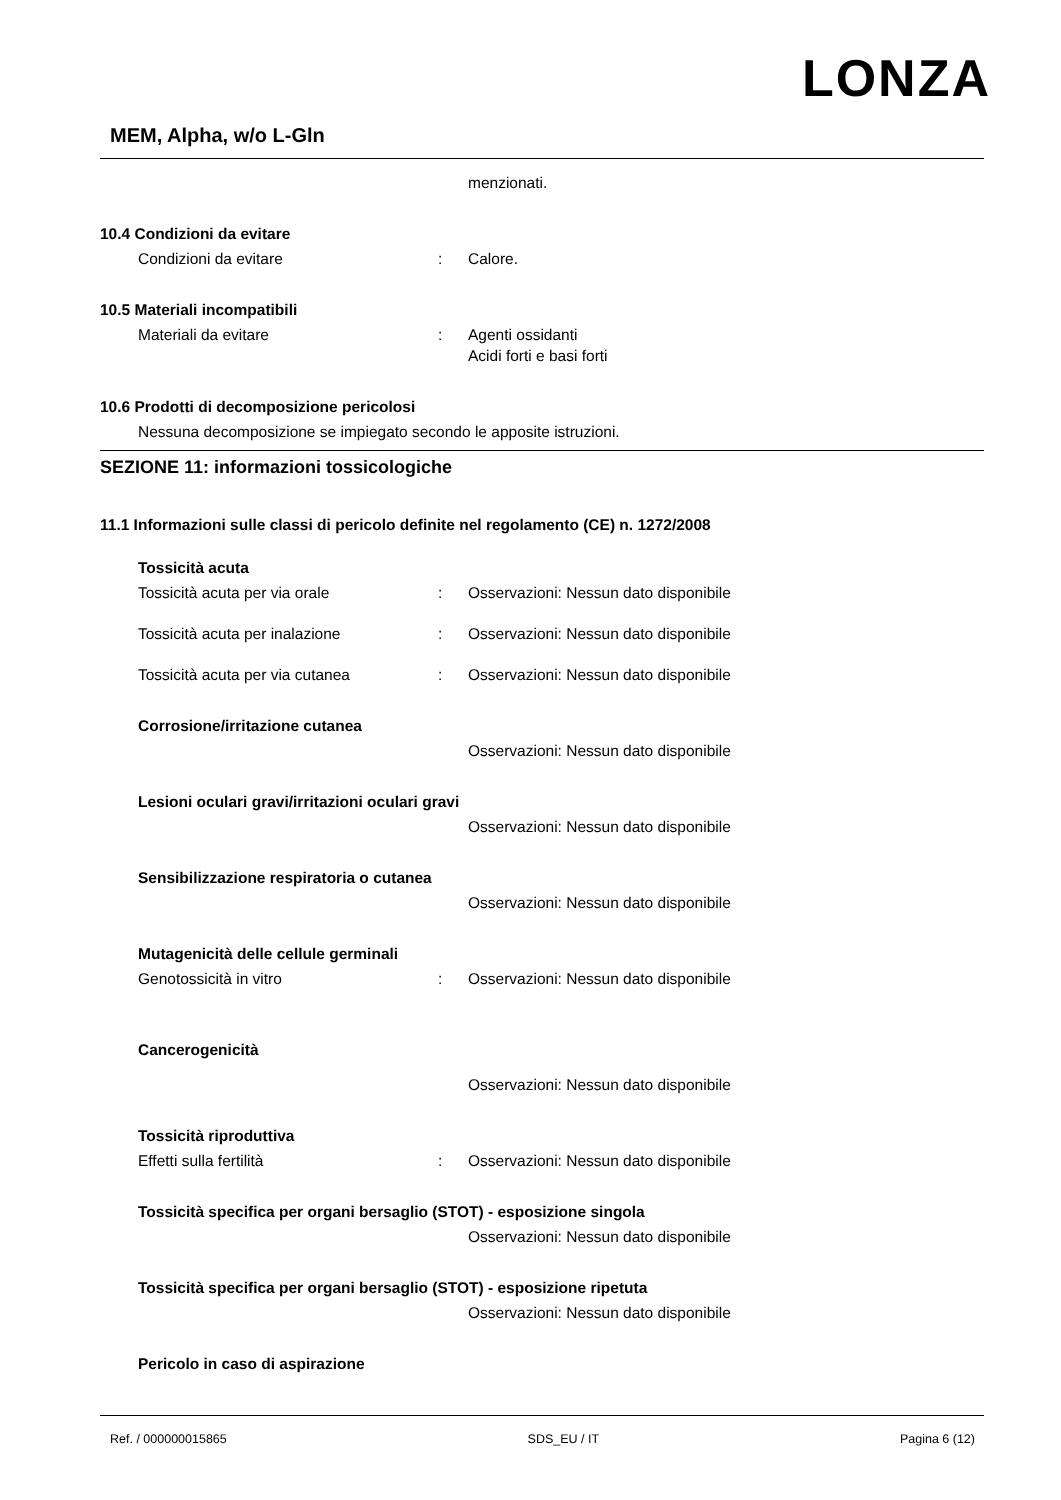LONZA
MEM, Alpha, w/o L-Gln
menzionati.
10.4 Condizioni da evitare
Condizioni da evitare : Calore.
10.5 Materiali incompatibili
Materiali da evitare : Agenti ossidanti
Acidi forti e basi forti
10.6 Prodotti di decomposizione pericolosi
Nessuna decomposizione se impiegato secondo le apposite istruzioni.
SEZIONE 11: informazioni tossicologiche
11.1 Informazioni sulle classi di pericolo definite nel regolamento (CE) n. 1272/2008
Tossicità acuta
Tossicità acuta per via orale : Osservazioni: Nessun dato disponibile
Tossicità acuta per inalazione : Osservazioni: Nessun dato disponibile
Tossicità acuta per via cutanea : Osservazioni: Nessun dato disponibile
Corrosione/irritazione cutanea
Osservazioni: Nessun dato disponibile
Lesioni oculari gravi/irritazioni oculari gravi
Osservazioni: Nessun dato disponibile
Sensibilizzazione respiratoria o cutanea
Osservazioni: Nessun dato disponibile
Mutagenicità delle cellule germinali
Genotossicità in vitro : Osservazioni: Nessun dato disponibile
Cancerogenicità
Osservazioni: Nessun dato disponibile
Tossicità riproduttiva
Effetti sulla fertilità : Osservazioni: Nessun dato disponibile
Tossicità specifica per organi bersaglio (STOT) - esposizione singola
Osservazioni: Nessun dato disponibile
Tossicità specifica per organi bersaglio (STOT) - esposizione ripetuta
Osservazioni: Nessun dato disponibile
Pericolo in caso di aspirazione
Ref. / 000000015865 SDS_EU / IT Pagina 6 (12)